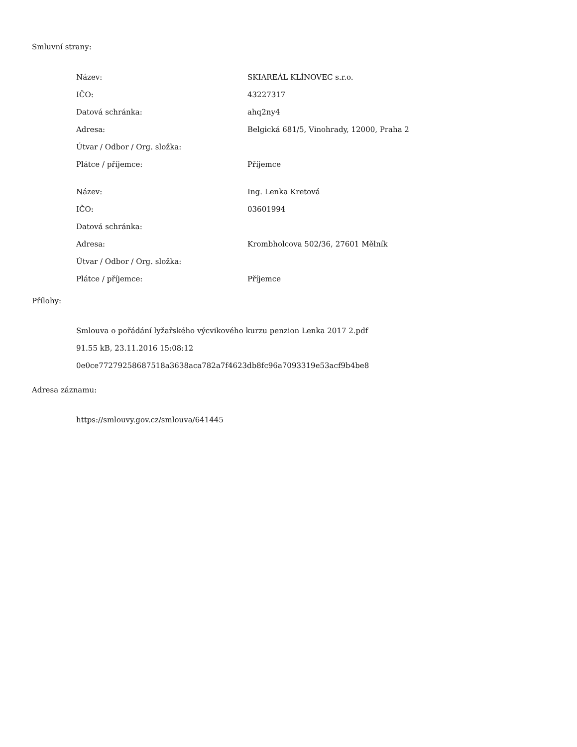Smluvní strany:
| Název: | SKIAREÁL KLÍNOVEC s.r.o. |
| IČO: | 43227317 |
| Datová schránka: | ahq2ny4 |
| Adresa: | Belgická 681/5, Vinohrady, 12000, Praha 2 |
| Útvar / Odbor / Org. složka: | |
| Plátce / příjemce: | Příjemce |
| Název: | Ing. Lenka Kretová |
| IČO: | 03601994 |
| Datová schránka: | |
| Adresa: | Krombholcova 502/36, 27601 Mělník |
| Útvar / Odbor / Org. složka: | |
| Plátce / příjemce: | Příjemce |
Přílohy:
Smlouva o pořádání lyžařského výcvikového kurzu penzion Lenka 2017 2.pdf
91.55 kB, 23.11.2016 15:08:12
0e0ce77279258687518a3638aca782a7f4623db8fc96a7093319e53acf9b4be8
Adresa záznamu:
https://smlouvy.gov.cz/smlouva/641445